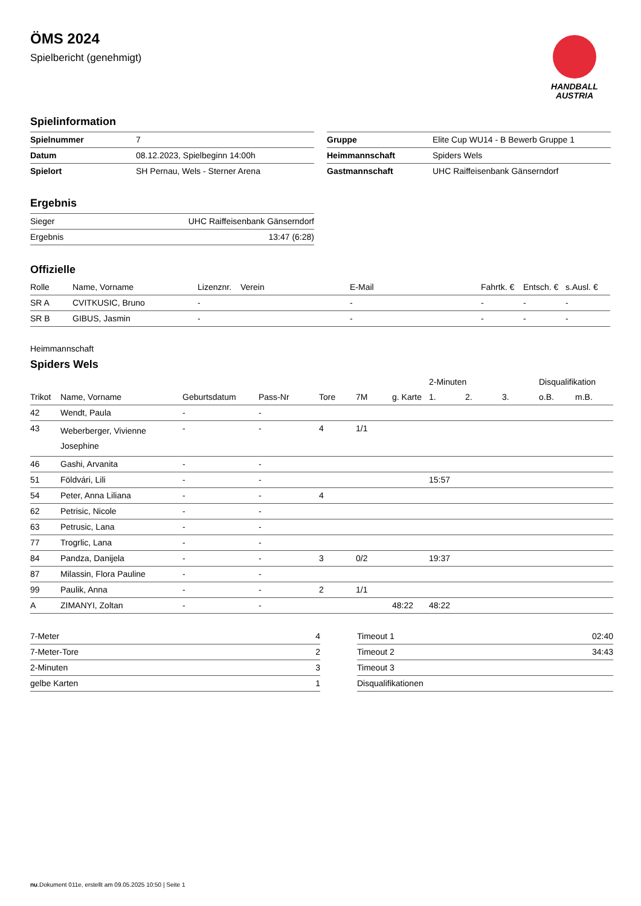ÖMS 2024
Spielbericht (genehmigt)
HANDBALL
AUSTRIA
Spielinformation
| Spielnummer | 7 |
| Datum | 08.12.2023, Spielbeginn 14:00h |
| Spielort | SH Pernau, Wels - Sterner Arena |
| Gruppe | Elite Cup WU14 - B Bewerb Gruppe 1 |
| Heimmannschaft | Spiders Wels |
| Gastmannschaft | UHC Raiffeisenbank Gänserndorf |
Ergebnis
| Sieger | UHC Raiffeisenbank Gänserndorf |
| Ergebnis | 13:47 (6:28) |
Offizielle
| Rolle | Name, Vorname | Lizenznr. | Verein | E-Mail | Fahrtk. € | Entsch. € | s.Ausl. € |
| --- | --- | --- | --- | --- | --- | --- | --- |
| SR A | CVITKUSIC, Bruno | - | | - | - | - | - |
| SR B | GIBUS, Jasmin | - | | - | - | - | - |
Heimmannschaft
Spiders Wels
| | | | | | | | 2-Minuten | | | Disqualifikation | |
| --- | --- | --- | --- | --- | --- | --- | --- | --- | --- | --- | --- |
| Trikot | Name, Vorname | Geburtsdatum | Pass-Nr | Tore | 7M | g. Karte | 1. | 2. | 3. | o.B. | m.B. |
| 42 | Wendt, Paula | - | - | | | | | | | | |
| 43 | Weberberger, Vivienne Josephine | - | - | 4 | 1/1 | | | | | | |
| 46 | Gashi, Arvanita | - | - | | | | | | | | |
| 51 | Földvári, Lili | - | - | | | | 15:57 | | | | |
| 54 | Peter, Anna Liliana | - | - | 4 | | | | | | | |
| 62 | Petrisic, Nicole | - | - | | | | | | | | |
| 63 | Petrusic, Lana | - | - | | | | | | | | |
| 77 | Trogrlic, Lana | - | - | | | | | | | | |
| 84 | Pandza, Danijela | - | - | 3 | 0/2 | | 19:37 | | | | |
| 87 | Milassin, Flora Pauline | - | - | | | | | | | | |
| 99 | Paulik, Anna | - | - | 2 | 1/1 | | | | | | |
| A | ZIMANYI, Zoltan | - | - | | | 48:22 | 48:22 | | | | |
| 7-Meter | 4 |
| 7-Meter-Tore | 2 |
| 2-Minuten | 3 |
| gelbe Karten | 1 |
| Timeout 1 | 02:40 |
| Timeout 2 | 34:43 |
| Timeout 3 | |
| Disqualifikationen | |
nu.Dokument 011e, erstellt am 09.05.2025 10:50 | Seite 1